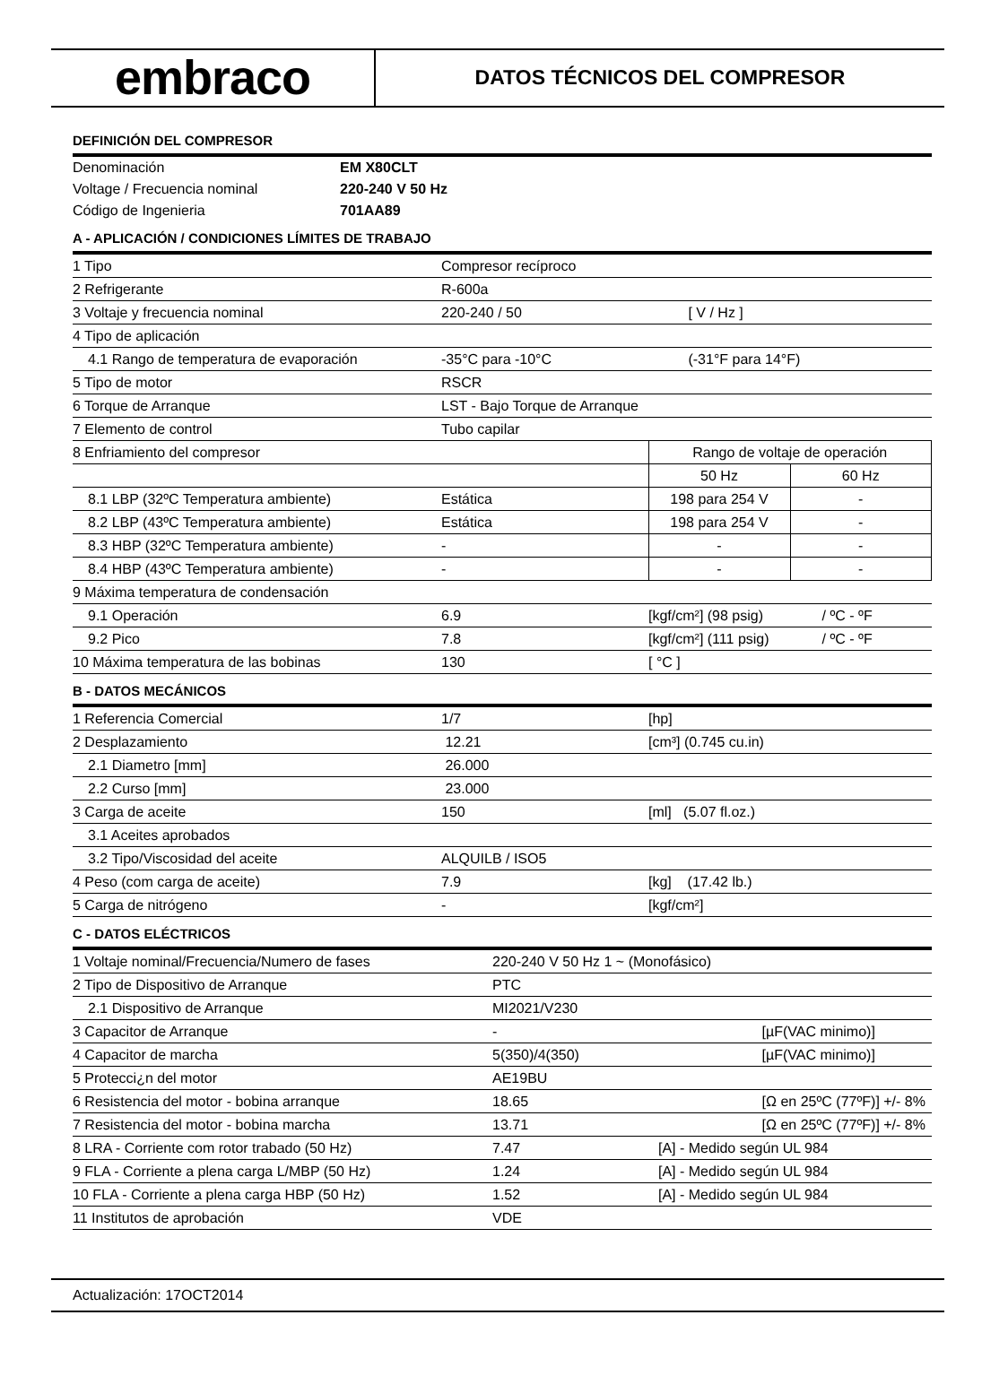embraco
DATOS TÉCNICOS DEL COMPRESOR
DEFINICIÓN DEL COMPRESOR
| Denominación | EM X80CLT |
| Voltage / Frecuencia nominal | 220-240 V 50 Hz |
| Código de Ingenieria | 701AA89 |
A - APLICACIÓN / CONDICIONES LÍMITES DE TRABAJO
| 1 Tipo | Compresor recíproco | | |
| 2 Refrigerante | R-600a | | |
| 3 Voltaje y frecuencia nominal | 220-240 / 50 | [ V / Hz ] | |
| 4 Tipo de aplicación | | | |
| 4.1 Rango de temperatura de evaporación | -35°C para -10°C | (-31°F para 14°F) | |
| 5 Tipo de motor | RSCR | | |
| 6 Torque de Arranque | LST - Bajo Torque de Arranque | | |
| 7 Elemento de control | Tubo capilar | | |
| 8 Enfriamiento del compresor | | Rango de voltaje de operación | |
| | | 50 Hz | 60 Hz |
| 8.1 LBP (32ºC Temperatura ambiente) | Estática | 198 para 254 V | - |
| 8.2 LBP (43ºC Temperatura ambiente) | Estática | 198 para 254 V | - |
| 8.3 HBP (32ºC Temperatura ambiente) | - | - | - |
| 8.4 HBP (43ºC Temperatura ambiente) | - | - | - |
| 9 Máxima temperatura de condensación | | | |
| 9.1 Operación | 6.9 | [kgf/cm²] (98 psig) | / ºC - ºF |
| 9.2 Pico | 7.8 | [kgf/cm²] (111 psig) | / ºC - ºF |
| 10 Máxima temperatura de las bobinas | 130 | [ °C ] | |
B - DATOS MECÁNICOS
| 1 Referencia Comercial | 1/7 | [hp] |
| 2 Desplazamiento | 12.21 | [cm³] (0.745 cu.in) |
| 2.1 Diametro [mm] | 26.000 | |
| 2.2 Curso [mm] | 23.000 | |
| 3 Carga de aceite | 150 | [ml] (5.07 fl.oz.) |
| 3.1 Aceites aprobados | | |
| 3.2 Tipo/Viscosidad del aceite | ALQUILB / ISO5 | |
| 4 Peso (com carga de aceite) | 7.9 | [kg] (17.42 lb.) |
| 5 Carga de nitrógeno | - | [kgf/cm²] |
C - DATOS ELÉCTRICOS
| 1 Voltaje nominal/Frecuencia/Numero de fases | 220-240 V 50 Hz 1 ~ (Monofásico) | |
| 2 Tipo de Dispositivo de Arranque | PTC | |
| 2.1 Dispositivo de Arranque | MI2021/V230 | |
| 3 Capacitor de Arranque | - | [µF(VAC minimo)] |
| 4 Capacitor de marcha | 5(350)/4(350) | [µF(VAC minimo)] |
| 5 Protecci¿n del motor | AE19BU | |
| 6 Resistencia del motor - bobina arranque | 18.65 | [Ω en 25ºC (77ºF)] +/- 8% |
| 7 Resistencia del motor - bobina marcha | 13.71 | [Ω en 25ºC (77ºF)] +/- 8% |
| 8 LRA - Corriente com rotor trabado (50 Hz) | 7.47 | [A] - Medido según UL 984 |
| 9 FLA - Corriente a plena carga L/MBP (50 Hz) | 1.24 | [A] - Medido según UL 984 |
| 10 FLA - Corriente a plena carga HBP (50 Hz) | 1.52 | [A] - Medido según UL 984 |
| 11 Institutos de aprobación | VDE | |
Actualización: 17OCT2014